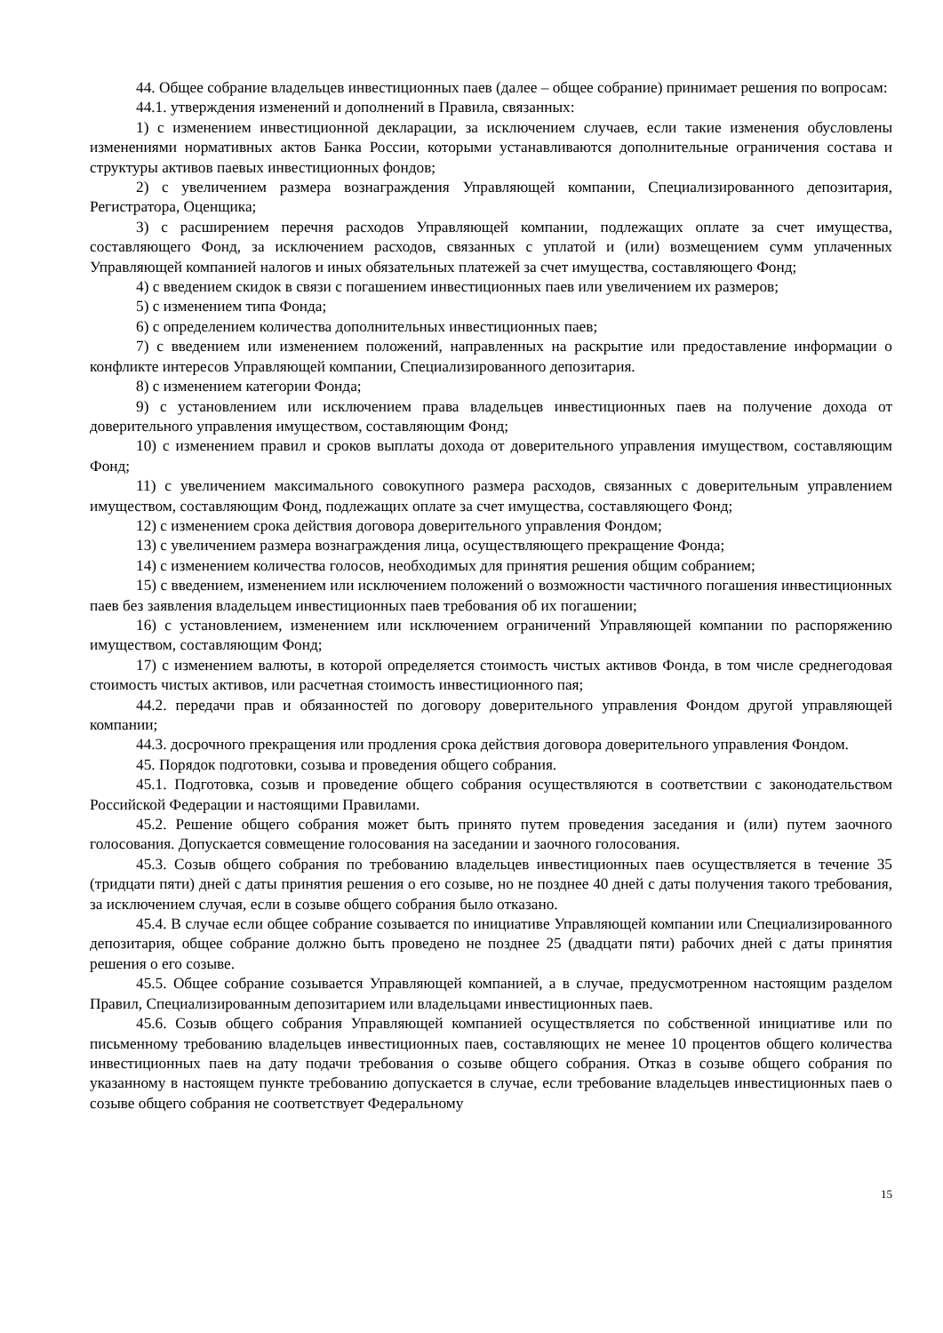44. Общее собрание владельцев инвестиционных паев (далее – общее собрание) принимает решения по вопросам:
44.1. утверждения изменений и дополнений в Правила, связанных:
1) с изменением инвестиционной декларации, за исключением случаев, если такие изменения обусловлены изменениями нормативных актов Банка России, которыми устанавливаются дополнительные ограничения состава и структуры активов паевых инвестиционных фондов;
2) с увеличением размера вознаграждения Управляющей компании, Специализированного депозитария, Регистратора, Оценщика;
3) с расширением перечня расходов Управляющей компании, подлежащих оплате за счет имущества, составляющего Фонд, за исключением расходов, связанных с уплатой и (или) возмещением сумм уплаченных Управляющей компанией налогов и иных обязательных платежей за счет имущества, составляющего Фонд;
4) с введением скидок в связи с погашением инвестиционных паев или увеличением их размеров;
5) с изменением типа Фонда;
6) с определением количества дополнительных инвестиционных паев;
7) с введением или изменением положений, направленных на раскрытие или предоставление информации о конфликте интересов Управляющей компании, Специализированного депозитария.
8) с изменением категории Фонда;
9) с установлением или исключением права владельцев инвестиционных паев на получение дохода от доверительного управления имуществом, составляющим Фонд;
10) с изменением правил и сроков выплаты дохода от доверительного управления имуществом, составляющим Фонд;
11) с увеличением максимального совокупного размера расходов, связанных с доверительным управлением имуществом, составляющим Фонд, подлежащих оплате за счет имущества, составляющего Фонд;
12) с изменением срока действия договора доверительного управления Фондом;
13) с увеличением размера вознаграждения лица, осуществляющего прекращение Фонда;
14) с изменением количества голосов, необходимых для принятия решения общим собранием;
15) с введением, изменением или исключением положений о возможности частичного погашения инвестиционных паев без заявления владельцем инвестиционных паев требования об их погашении;
16) с установлением, изменением или исключением ограничений Управляющей компании по распоряжению имуществом, составляющим Фонд;
17) с изменением валюты, в которой определяется стоимость чистых активов Фонда, в том числе среднегодовая стоимость чистых активов, или расчетная стоимость инвестиционного пая;
44.2. передачи прав и обязанностей по договору доверительного управления Фондом другой управляющей компании;
44.3. досрочного прекращения или продления срока действия договора доверительного управления Фондом.
45. Порядок подготовки, созыва и проведения общего собрания.
45.1. Подготовка, созыв и проведение общего собрания осуществляются в соответствии с законодательством Российской Федерации и настоящими Правилами.
45.2. Решение общего собрания может быть принято путем проведения заседания и (или) путем заочного голосования. Допускается совмещение голосования на заседании и заочного голосования.
45.3. Созыв общего собрания по требованию владельцев инвестиционных паев осуществляется в течение 35 (тридцати пяти) дней с даты принятия решения о его созыве, но не позднее 40 дней с даты получения такого требования, за исключением случая, если в созыве общего собрания было отказано.
45.4. В случае если общее собрание созывается по инициативе Управляющей компании или Специализированного депозитария, общее собрание должно быть проведено не позднее 25 (двадцати пяти) рабочих дней с даты принятия решения о его созыве.
45.5. Общее собрание созывается Управляющей компанией, а в случае, предусмотренном настоящим разделом Правил, Специализированным депозитарием или владельцами инвестиционных паев.
45.6. Созыв общего собрания Управляющей компанией осуществляется по собственной инициативе или по письменному требованию владельцев инвестиционных паев, составляющих не менее 10 процентов общего количества инвестиционных паев на дату подачи требования о созыве общего собрания. Отказ в созыве общего собрания по указанному в настоящем пункте требованию допускается в случае, если требование владельцев инвестиционных паев о созыве общего собрания не соответствует Федеральному
15